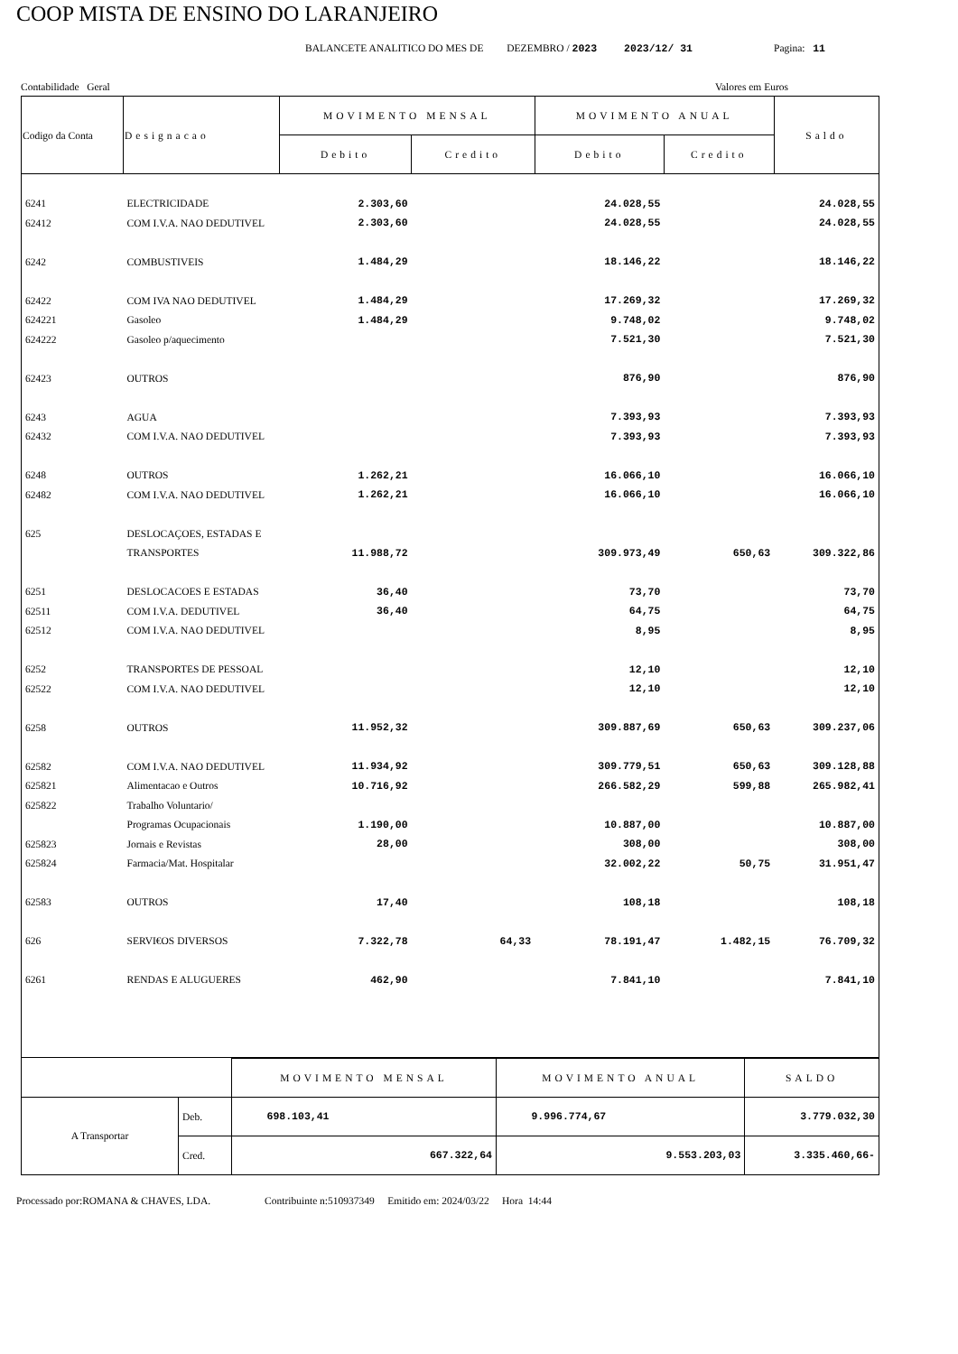COOP MISTA DE ENSINO DO LARANJEIRO
BALANCETE ANALITICO DO MES DE DEZEMBRO / 2023 2023/12/ 31 Pagina: 11
Contabilidade Geral Valores em Euros
| Codigo da Conta | Designacao | MOVIMENTO MENSAL | | MOVIMENTO ANUAL | | Saldo |
| --- | --- | --- | --- | --- | --- | --- |
| | | Debito | Credito | Debito | Credito | |
| 6241 | ELECTRICIDADE | 2.303,60 | | 24.028,55 | | 24.028,55 |
| 62412 | COM I.V.A. NAO DEDUTIVEL | 2.303,60 | | 24.028,55 | | 24.028,55 |
| 6242 | COMBUSTIVEIS | 1.484,29 | | 18.146,22 | | 18.146,22 |
| 62422 | COM IVA NAO DEDUTIVEL | 1.484,29 | | 17.269,32 | | 17.269,32 |
| 624221 | Gasoleo | 1.484,29 | | 9.748,02 | | 9.748,02 |
| 624222 | Gasoleo p/aquecimento | | | 7.521,30 | | 7.521,30 |
| 62423 | OUTROS | | | 876,90 | | 876,90 |
| 6243 | AGUA | | | 7.393,93 | | 7.393,93 |
| 62432 | COM I.V.A. NAO DEDUTIVEL | | | 7.393,93 | | 7.393,93 |
| 6248 | OUTROS | 1.262,21 | | 16.066,10 | | 16.066,10 |
| 62482 | COM I.V.A. NAO DEDUTIVEL | 1.262,21 | | 16.066,10 | | 16.066,10 |
| 625 | DESLOCAÇOES, ESTADAS E | | | | | |
| | TRANSPORTES | 11.988,72 | | 309.973,49 | 650,63 | 309.322,86 |
| 6251 | DESLOCACOES E ESTADAS | 36,40 | | 73,70 | | 73,70 |
| 62511 | COM I.V.A. DEDUTIVEL | 36,40 | | 64,75 | | 64,75 |
| 62512 | COM I.V.A. NAO DEDUTIVEL | | | 8,95 | | 8,95 |
| 6252 | TRANSPORTES DE PESSOAL | | | 12,10 | | 12,10 |
| 62522 | COM I.V.A. NAO DEDUTIVEL | | | 12,10 | | 12,10 |
| 6258 | OUTROS | 11.952,32 | | 309.887,69 | 650,63 | 309.237,06 |
| 62582 | COM I.V.A. NAO DEDUTIVEL | 11.934,92 | | 309.779,51 | 650,63 | 309.128,88 |
| 625821 | Alimentacao e Outros | 10.716,92 | | 266.582,29 | 599,88 | 265.982,41 |
| 625822 | Trabalho Voluntario/ | | | | | |
| | Programas Ocupacionais | 1.190,00 | | 10.887,00 | | 10.887,00 |
| 625823 | Jornais e Revistas | 28,00 | | 308,00 | | 308,00 |
| 625824 | Farmacia/Mat. Hospitalar | | | 32.002,22 | 50,75 | 31.951,47 |
| 62583 | OUTROS | 17,40 | | 108,18 | | 108,18 |
| 626 | SERVI€OS DIVERSOS | 7.322,78 | 64,33 | 78.191,47 | 1.482,15 | 76.709,32 |
| 6261 | RENDAS E ALUGUERES | 462,90 | | 7.841,10 | | 7.841,10 |
| | | MOVIMENTO MENSAL | MOVIMENTO ANUAL | SALDO |
| A Transportar | Deb. | 698.103,41 | 9.996.774,67 | 3.779.032,30 |
| | Cred. | 667.322,64 | 9.553.203,03 | 3.335.460,66- |
Processado por:ROMANA & CHAVES, LDA. Contribuinte n:510937349 Emitido em: 2024/03/22 Hora 14:44